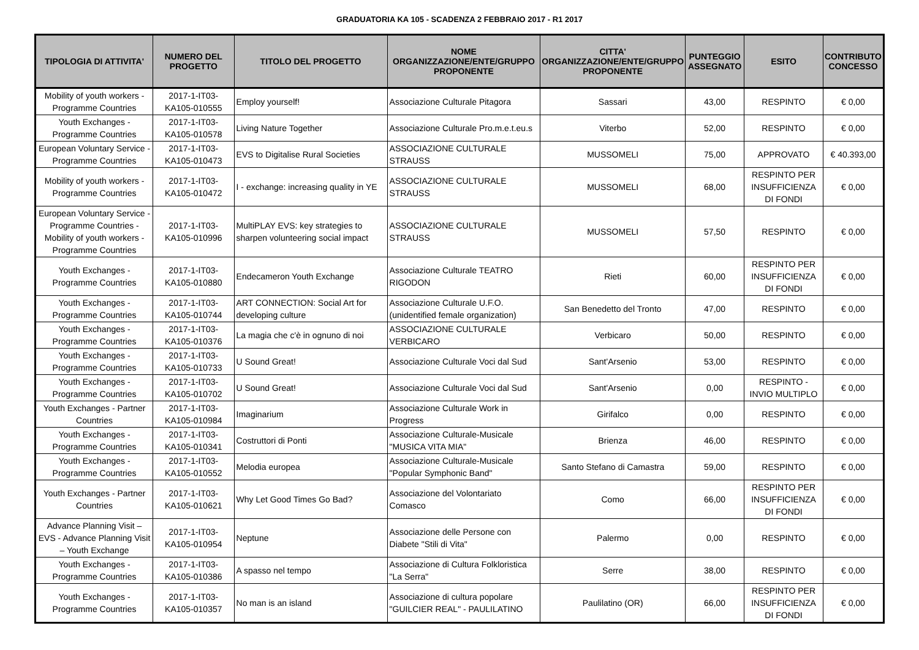GRADUATORIA KA 105 - SCADENZA 2 FEBBRAIO 2017 - R1 2017
| TIPOLOGIA DI ATTIVITA' | NUMERO DEL PROGETTO | TITOLO DEL PROGETTO | NOME ORGANIZZAZIONE/ENTE/GRUPPO PROPONENTE | CITTA' ORGANIZZAZIONE/ENTE/GRUPPO PROPONENTE | PUNTEGGIO ASSEGNATO | ESITO | CONTRIBUTO CONCESSO |
| --- | --- | --- | --- | --- | --- | --- | --- |
| Mobility of youth workers - Programme Countries | 2017-1-IT03-KA105-010555 | Employ yourself! | Associazione Culturale Pitagora | Sassari | 43,00 | RESPINTO | € 0,00 |
| Youth Exchanges - Programme Countries | 2017-1-IT03-KA105-010578 | Living Nature Together | Associazione Culturale Pro.m.e.t.eu.s | Viterbo | 52,00 | RESPINTO | € 0,00 |
| European Voluntary Service - Programme Countries | 2017-1-IT03-KA105-010473 | EVS to Digitalise Rural Societies | ASSOCIAZIONE CULTURALE STRAUSS | MUSSOMELI | 75,00 | APPROVATO | € 40.393,00 |
| Mobility of youth workers - Programme Countries | 2017-1-IT03-KA105-010472 | I - exchange: increasing quality in YE | ASSOCIAZIONE CULTURALE STRAUSS | MUSSOMELI | 68,00 | RESPINTO PER INSUFFICIENZA DI FONDI | € 0,00 |
| European Voluntary Service - Programme Countries - Mobility of youth workers - Programme Countries | 2017-1-IT03-KA105-010996 | MultiPLAY EVS: key strategies to sharpen volunteering social impact | ASSOCIAZIONE CULTURALE STRAUSS | MUSSOMELI | 57,50 | RESPINTO | € 0,00 |
| Youth Exchanges - Programme Countries | 2017-1-IT03-KA105-010880 | Endecameron Youth Exchange | Associazione Culturale TEATRO RIGODON | Rieti | 60,00 | RESPINTO PER INSUFFICIENZA DI FONDI | € 0,00 |
| Youth Exchanges - Programme Countries | 2017-1-IT03-KA105-010744 | ART CONNECTION: Social Art for developing culture | Associazione Culturale U.F.O. (unidentified female organization) | San Benedetto del Tronto | 47,00 | RESPINTO | € 0,00 |
| Youth Exchanges - Programme Countries | 2017-1-IT03-KA105-010376 | La magia che c'è in ognuno di noi | ASSOCIAZIONE CULTURALE VERBICARO | Verbicaro | 50,00 | RESPINTO | € 0,00 |
| Youth Exchanges - Programme Countries | 2017-1-IT03-KA105-010733 | U Sound Great! | Associazione Culturale Voci dal Sud | Sant'Arsenio | 53,00 | RESPINTO | € 0,00 |
| Youth Exchanges - Programme Countries | 2017-1-IT03-KA105-010702 | U Sound Great! | Associazione Culturale Voci dal Sud | Sant'Arsenio | 0,00 | RESPINTO - INVIO MULTIPLO | € 0,00 |
| Youth Exchanges - Partner Countries | 2017-1-IT03-KA105-010984 | Imaginarium | Associazione Culturale Work in Progress | Girifalco | 0,00 | RESPINTO | € 0,00 |
| Youth Exchanges - Programme Countries | 2017-1-IT03-KA105-010341 | Costruttori di Ponti | Associazione Culturale-Musicale "MUSICA VITA MIA" | Brienza | 46,00 | RESPINTO | € 0,00 |
| Youth Exchanges - Programme Countries | 2017-1-IT03-KA105-010552 | Melodia europea | Associazione Culturale-Musicale "Popular Symphonic Band" | Santo Stefano di Camastra | 59,00 | RESPINTO | € 0,00 |
| Youth Exchanges - Partner Countries | 2017-1-IT03-KA105-010621 | Why Let Good Times Go Bad? | Associazione del Volontariato Comasco | Como | 66,00 | RESPINTO PER INSUFFICIENZA DI FONDI | € 0,00 |
| Advance Planning Visit – EVS - Advance Planning Visit – Youth Exchange | 2017-1-IT03-KA105-010954 | Neptune | Associazione delle Persone con Diabete "Stili di Vita" | Palermo | 0,00 | RESPINTO | € 0,00 |
| Youth Exchanges - Programme Countries | 2017-1-IT03-KA105-010386 | A spasso nel tempo | Associazione di Cultura Folkloristica "La Serra" | Serre | 38,00 | RESPINTO | € 0,00 |
| Youth Exchanges - Programme Countries | 2017-1-IT03-KA105-010357 | No man is an island | Associazione di cultura popolare "GUILCIER REAL" - PAULILATINO | Paulilatino (OR) | 66,00 | RESPINTO PER INSUFFICIENZA DI FONDI | € 0,00 |